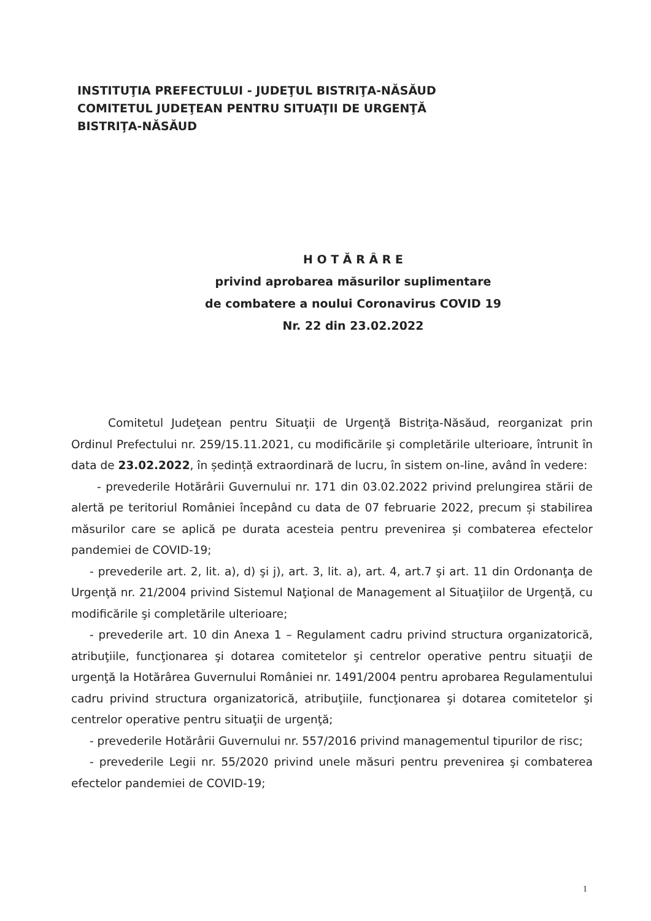INSTITUŢIA PREFECTULUI - JUDEŢUL BISTRIŢA-NĂSĂUD
COMITETUL JUDEŢEAN PENTRU SITUAŢII DE URGENŢĂ
BISTRIŢA-NĂSĂUD
H O T Ă R Â R E
privind aprobarea măsurilor suplimentare
de combatere a noului Coronavirus COVID 19
Nr. 22 din 23.02.2022
Comitetul Judeţean pentru Situaţii de Urgenţă Bistriţa-Năsăud, reorganizat prin Ordinul Prefectului nr. 259/15.11.2021, cu modificările şi completările ulterioare, întrunit în data de 23.02.2022, în ședință extraordinară de lucru, în sistem on-line, având în vedere:
- prevederile Hotărârii Guvernului nr. 171 din 03.02.2022 privind prelungirea stării de alertă pe teritoriul României începând cu data de 07 februarie 2022, precum și stabilirea măsurilor care se aplică pe durata acesteia pentru prevenirea și combaterea efectelor pandemiei de COVID-19;
- prevederile art. 2, lit. a), d) şi j), art. 3, lit. a), art. 4, art.7 şi art. 11 din Ordonanţa de Urgenţă nr. 21/2004 privind Sistemul Naţional de Management al Situaţiilor de Urgenţă, cu modificările şi completările ulterioare;
- prevederile art. 10 din Anexa 1 – Regulament cadru privind structura organizatorică, atribuţiile, funcţionarea şi dotarea comitetelor şi centrelor operative pentru situaţii de urgenţă la Hotărârea Guvernului României nr. 1491/2004 pentru aprobarea Regulamentului cadru privind structura organizatorică, atribuţiile, funcţionarea şi dotarea comitetelor şi centrelor operative pentru situaţii de urgenţă;
- prevederile Hotărârii Guvernului nr. 557/2016 privind managementul tipurilor de risc;
- prevederile Legii nr. 55/2020 privind unele măsuri pentru prevenirea şi combaterea efectelor pandemiei de COVID-19;
1